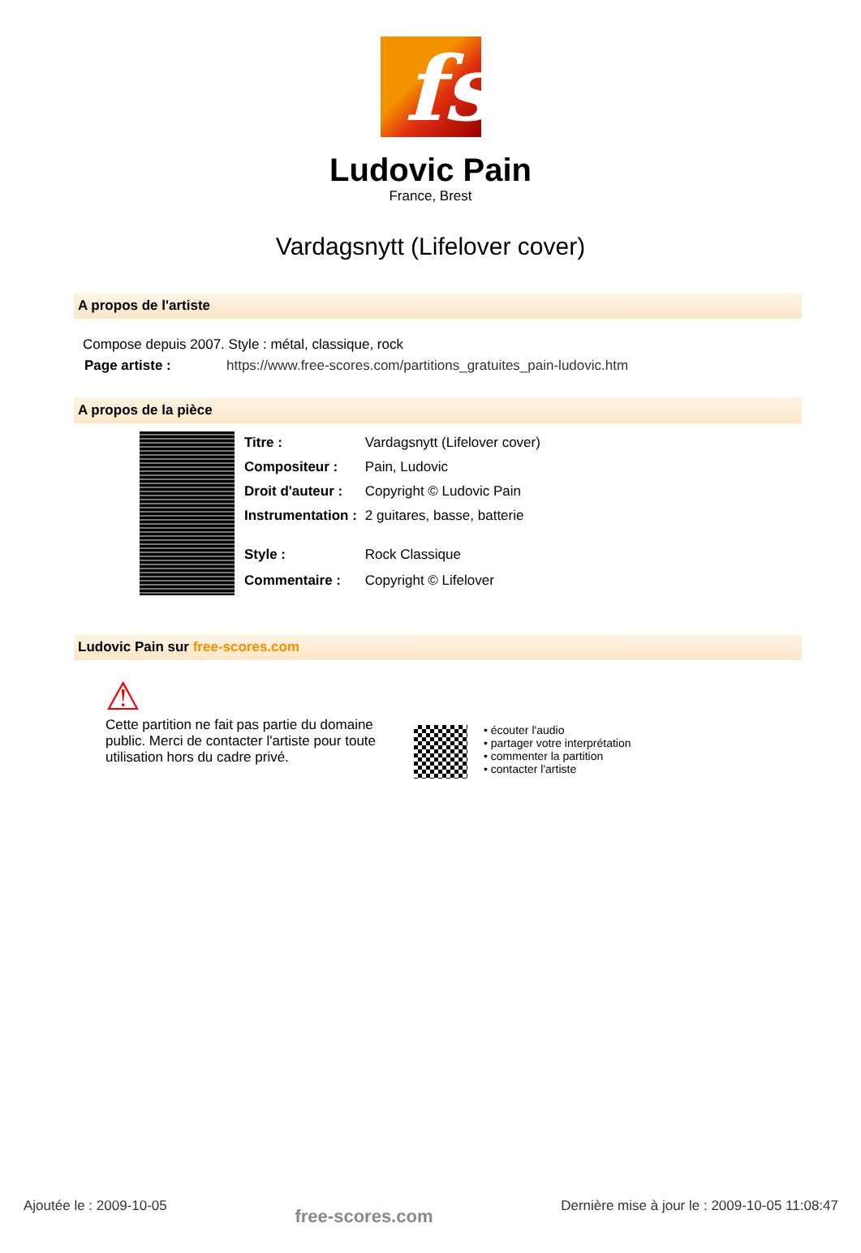fs
Ludovic Pain
France, Brest
Vardagsnytt (Lifelover cover)
A propos de l'artiste
Compose depuis 2007. Style : métal, classique, rock
| Page artiste : | https://www.free-scores.com/partitions_gratuites_pain-ludovic.htm |
A propos de la pièce
| Titre : | Vardagsnytt (Lifelover cover) |
| Compositeur : | Pain, Ludovic |
| Droit d'auteur : | Copyright © Ludovic Pain |
| Instrumentation : | 2 guitares, basse, batterie |
| Style : | Rock Classique |
| Commentaire : | Copyright © Lifelover |
Ludovic Pain sur free-scores.com
⚠
Cette partition ne fait pas partie du domaine public. Merci de contacter l'artiste pour toute utilisation hors du cadre privé.
• écouter l'audio
• partager votre interprétation
• commenter la partition
• contacter l'artiste
Ajoutée le : 2009-10-05 free-scores.com Dernière mise à jour le : 2009-10-05 11:08:47